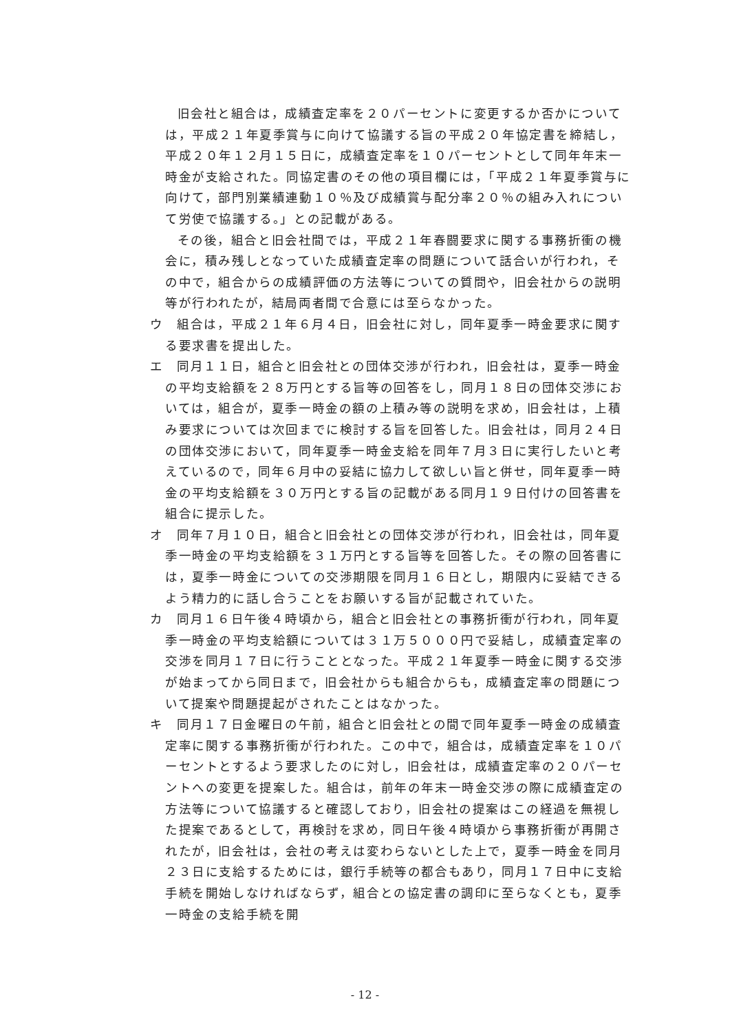旧会社と組合は，成績査定率を２０パーセントに変更するか否かについては，平成２１年夏季賞与に向けて協議する旨の平成２０年協定書を締結し，平成２０年１２月１５日に，成績査定率を１０パーセントとして同年年末一時金が支給された。同協定書のその他の項目欄には，「平成２１年夏季賞与に向けて，部門別業績連動１０％及び成績賞与配分率２０％の組み入れについて労使で協議する。」との記載がある。
その後，組合と旧会社間では，平成２１年春闘要求に関する事務折衝の機会に，積み残しとなっていた成績査定率の問題について話合いが行われ，その中で，組合からの成績評価の方法等についての質問や，旧会社からの説明等が行われたが，結局両者間で合意には至らなかった。
ウ　組合は，平成２１年６月４日，旧会社に対し，同年夏季一時金要求に関する要求書を提出した。
エ　同月１１日，組合と旧会社との団体交渉が行われ，旧会社は，夏季一時金の平均支給額を２８万円とする旨等の回答をし，同月１８日の団体交渉においては，組合が，夏季一時金の額の上積み等の説明を求め，旧会社は，上積み要求については次回までに検討する旨を回答した。旧会社は，同月２４日の団体交渉において，同年夏季一時金支給を同年７月３日に実行したいと考えているので，同年６月中の妥結に協力して欲しい旨と併せ，同年夏季一時金の平均支給額を３０万円とする旨の記載がある同月１９日付けの回答書を組合に提示した。
オ　同年７月１０日，組合と旧会社との団体交渉が行われ，旧会社は，同年夏季一時金の平均支給額を３１万円とする旨等を回答した。その際の回答書には，夏季一時金についての交渉期限を同月１６日とし，期限内に妥結できるよう精力的に話し合うことをお願いする旨が記載されていた。
カ　同月１６日午後４時頃から，組合と旧会社との事務折衝が行われ，同年夏季一時金の平均支給額については３１万５０００円で妥結し，成績査定率の交渉を同月１７日に行うこととなった。平成２１年夏季一時金に関する交渉が始まってから同日まで，旧会社からも組合からも，成績査定率の問題について提案や問題提起がされたことはなかった。
キ　同月１７日金曜日の午前，組合と旧会社との間で同年夏季一時金の成績査定率に関する事務折衝が行われた。この中で，組合は，成績査定率を１０パーセントとするよう要求したのに対し，旧会社は，成績査定率の２０パーセントへの変更を提案した。組合は，前年の年末一時金交渉の際に成績査定の方法等について協議すると確認しており，旧会社の提案はこの経過を無視した提案であるとして，再検討を求め，同日午後４時頃から事務折衝が再開されたが，旧会社は，会社の考えは変わらないとした上で，夏季一時金を同月２３日に支給するためには，銀行手続等の都合もあり，同月１７日中に支給手続を開始しなければならず，組合との協定書の調印に至らなくとも，夏季一時金の支給手続を開
- 12 -